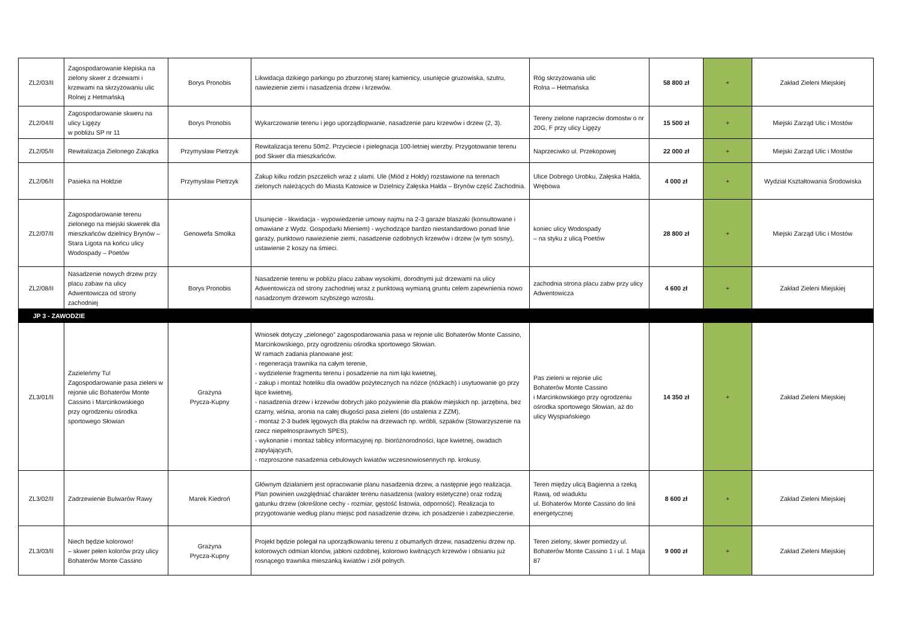| ZL2/03/II | Zagospodarowanie klepiska na zielony skwer z drzewami i krzewami na skrzyżowaniu ulic Rolnej z Hetmańską | Borys Pronobis | Likwidacja dzikiego parkingu po zburzonej starej kamienicy, usunięcie gruzowiska, szutru, nawiezienie ziemi i nasadzenia drzew i krzewów. | Róg skrzyżowania ulic Rolna – Hetmańska | 58 800 zł | + | Zakład Zieleni Miejskiej |
| ZL2/04/II | Zagospodarowanie skweru na ulicy Ligęzy w pobliżu SP nr 11 | Borys Pronobis | Wykarczowanie terenu i jego uporządlopwanie, nasadzenie paru krzewów i drzew (2, 3). | Tereny zielone naprzeciw domostw o nr 20G, F przy ulicy Ligęzy | 15 500 zł | + | Miejski Zarząd Ulic i Mostów |
| ZL2/05/II | Rewitalizacja Zielonego Zakątka | Przymysław Pietrzyk | Rewitalizacja terenu 50m2. Przyciecie i pielegnacja 100-letniej wierzby. Przygotowanie terenu pod Skwer dla mieszkańców. | Naprzeciwko ul. Przekopowej | 22 000 zł | + | Miejski Zarząd Ulic i Mostów |
| ZL2/06/II | Pasieka na Hołdzie | Przymysław Pietrzyk | Zakup kilku rodzin pszczelich wraz z ulami. Ule (Miód z Hołdy) rozstawione na terenach zielonych należących do Miasta Katowice w Dzielnicy Załęska Hałda – Brynów część Zachodnia. | Ulice Dobrego Urobku, Załęska Hałda, Wrębowa | 4 000 zł | + | Wydział Kształtowania Środowiska |
| ZL2/07/II | Zagospodarowanie terenu zielonego na miejski skwerek dla mieszkańców dzielnicy Brynów – Stara Ligota na końcu ulicy Wodospady – Poetów | Genowefa Smolka | Usunięcie - likwidacja - wypowiedzenie umowy najmu na 2-3 garaże blaszaki (konsultowane i omawiane z Wydz. Gospodarki Mieniem) - wychodzące bardzo niestandardowo ponad linie garaży, punktowo nawiezienie ziemi, nasadzenie ozdobnych krzewów i drzew (w tym sosny), ustawienie 2 koszy na śmieci. | koniec ulicy Wodospady – na styku z ulicą Poetów | 28 800 zł | + | Miejski Zarząd Ulic i Mostów |
| ZL2/08/II | Nasadzenie nowych drzew przy placu zabaw na ulicy Adwentowicza od strony zachodniej | Borys Pronobis | Nasadzenie terenu w pobliżu placu zabaw wysokimi, dorodnymi już drzewami na ulicy Adwentowicza od strony zachodniej wraz z punktową wymianą gruntu celem zapewnienia nowo nasadzonym drzewom szybszego wzrostu. | zachodnia strona placu zabw przy ulicy Adwentowicza | 4 600 zł | + | Zakład Zieleni Miejskiej |
| JP 3 - ZAWODZIE | | | | | | | |
| ZL3/01/II | Zazieleńmy Tu! Zagospodarowanie pasa zieleni w rejonie ulic Bohaterów Monte Cassino i Marcinkowskiego przy ogrodzeniu ośrodka sportowego Słowian | Grażyna Prycza-Kupny | Wniosek dotyczy „zielonego” zagospodarowania pasa w rejonie ulic Bohaterów Monte Cassino, Marcinkowskiego, przy ogrodzeniu ośrodka sportowego Słowian. W ramach zadania planowane jest: - regeneracja trawnika na całym terenie, - wydzielenie fragmentu terenu i posadzenie na nim łąki kwietnej, - zakup i montaż hoteliku dla owadów pożytecznych na nóżce (nóżkach) i usytuowanie go przy łące kwietnej, - nasadzenia drzew i krzewów dobrych jako pożywienie dla ptaków miejskich np. jarzębina, bez czarny, wiśnia, aronia na całej długości pasa zieleni (do ustalenia z ZZM), - montaż 2-3 budek lęgowych dla ptaków na drzewach np. wróbli, szpaków (Stowarzyszenie na rzecz niepełnosprawnych SPES), - wykonanie i montaż tablicy informacyjnej np. bioróżnorodności, łące kwietnej, owadach zapylających, - rozproszone nasadzenia cebulowych kwiatów wczesnowiosennych np. krokusy. | Pas zieleni w rejonie ulic Bohaterów Monte Cassino i Marcinkowskiego przy ogrodzeniu ośrodka sportowego Słowian, aż do ulicy Wyspiańskiego | 14 350 zł | + | Zakład Zieleni Miejskiej |
| ZL3/02/II | Zadrzewienie Bulwarów Rawy | Marek Kiedroń | Głównym działaniem jest opracowanie planu nasadzenia drzew, a następnie jego realizacja. Plan powinien uwzględniać charakter terenu nasadzenia (walory estetyczne) oraz rodzaj gatunku drzew (określone cechy - rozmiar, gęstość listowia, odporność). Realizacja to przygotowanie według planu miejsc pod nasadzenie drzew, ich posadzenie i zabezpieczenie. | Teren między ulicą Bagienna a rzeką Rawą, od wiaduktu ul. Bohaterów Monte Cassino do linii energetycznej | 8 600 zł | + | Zakład Zieleni Miejskiej |
| ZL3/03/II | Niech będzie kolorowo! – skwer pełen kolorów przy ulicy Bohaterów Monte Cassino | Grażyna Prycza-Kupny | Projekt będzie polegał na uporządkowaniu terenu z obumarłych drzew, nasadzeniu drzew np. kolorowych odmian klonów, jabłoni ozdobnej, kolorowo kwitnących krzewów i obsianiu już rosnącego trawnika mieszanką kwiatów i ziół polnych. | Teren zielony, skwer pomiedzy ul. Bohaterów Monte Cassino 1 i ul. 1 Maja 87 | 9 000 zł | + | Zakład Zieleni Miejskiej |